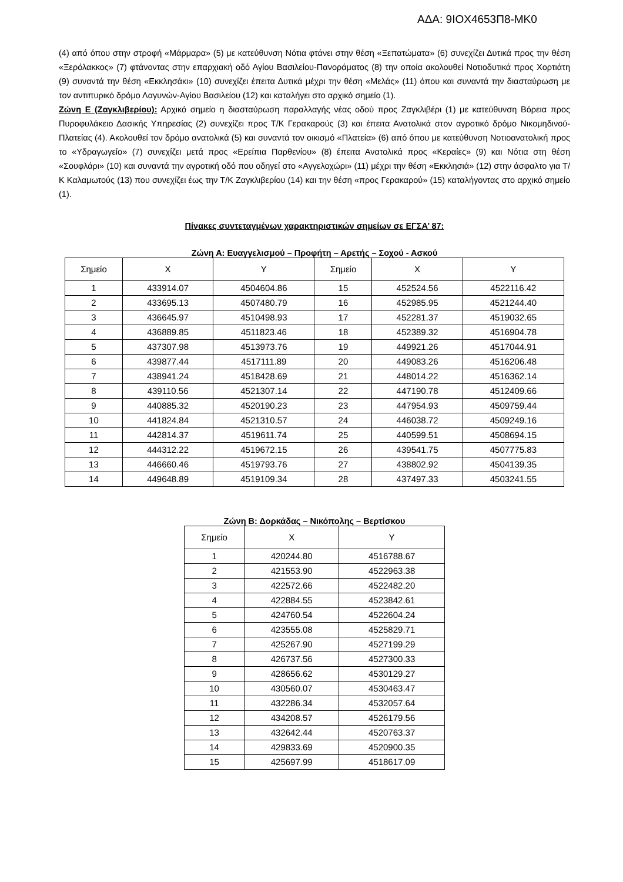ΑΔΑ: 9ΙΟΧ4653Π8-ΜΚ0
(4) από όπου στην στροφή «Μάρμαρα» (5) με κατεύθυνση Νότια φτάνει στην θέση «Ξεπατώματα» (6) συνεχίζει Δυτικά προς την θέση «Ξερόλακκος» (7) φτάνοντας στην επαρχιακή οδό Αγίου Βασιλείου-Πανοράματος (8) την οποία ακολουθεί Νοτιοδυτικά προς Χορτιάτη (9) συναντά την θέση «Εκκλησάκι» (10) συνεχίζει έπειτα Δυτικά μέχρι την θέση «Μελάς» (11) όπου και συναντά την διασταύρωση με τον αντιπυρικό δρόμο Λαγυνών-Αγίου Βασιλείου (12) και καταλήγει στο αρχικό σημείο (1).
Ζώνη Ε (Ζαγκλιβερίου): Αρχικό σημείο η διασταύρωση παραλλαγής νέας οδού προς Ζαγκλιβέρι (1) με κατεύθυνση Βόρεια προς Πυροφυλάκειο Δασικής Υπηρεσίας (2) συνεχίζει προς Τ/Κ Γερακαρούς (3) και έπειτα Ανατολικά στον αγροτικό δρόμο Νικομηδινού-Πλατείας (4). Ακολουθεί τον δρόμο ανατολικά (5) και συναντά τον οικισμό «Πλατεία» (6) από όπου με κατεύθυνση Νοτιοανατολική προς το «Υδραγωγείο» (7) συνεχίζει μετά προς «Ερείπια Παρθενίου» (8) έπειτα Ανατολικά προς «Κεραίες» (9) και Νότια στη θέση «Σουφλάρι» (10) και συναντά την αγροτική οδό που οδηγεί στο «Αγγελοχώρι» (11) μέχρι την θέση «Εκκλησιά» (12) στην άσφαλτο για Τ/Κ Καλαμωτούς (13) που συνεχίζει έως την Τ/Κ Ζαγκλιβερίου (14) και την θέση «προς Γερακαρού» (15) καταλήγοντας στο αρχικό σημείο (1).
Πίνακες συντεταγμένων χαρακτηριστικών σημείων σε ΕΓΣΑ’ 87:
Ζώνη Α: Ευαγγελισμού – Προφήτη – Αρετής – Σοχού - Ασκού
| Σημείο | Χ | Υ | Σημείο | Χ | Υ |
| --- | --- | --- | --- | --- | --- |
| 1 | 433914.07 | 4504604.86 | 15 | 452524.56 | 4522116.42 |
| 2 | 433695.13 | 4507480.79 | 16 | 452985.95 | 4521244.40 |
| 3 | 436645.97 | 4510498.93 | 17 | 452281.37 | 4519032.65 |
| 4 | 436889.85 | 4511823.46 | 18 | 452389.32 | 4516904.78 |
| 5 | 437307.98 | 4513973.76 | 19 | 449921.26 | 4517044.91 |
| 6 | 439877.44 | 4517111.89 | 20 | 449083.26 | 4516206.48 |
| 7 | 438941.24 | 4518428.69 | 21 | 448014.22 | 4516362.14 |
| 8 | 439110.56 | 4521307.14 | 22 | 447190.78 | 4512409.66 |
| 9 | 440885.32 | 4520190.23 | 23 | 447954.93 | 4509759.44 |
| 10 | 441824.84 | 4521310.57 | 24 | 446038.72 | 4509249.16 |
| 11 | 442814.37 | 4519611.74 | 25 | 440599.51 | 4508694.15 |
| 12 | 444312.22 | 4519672.15 | 26 | 439541.75 | 4507775.83 |
| 13 | 446660.46 | 4519793.76 | 27 | 438802.92 | 4504139.35 |
| 14 | 449648.89 | 4519109.34 | 28 | 437497.33 | 4503241.55 |
Ζώνη Β: Δορκάδας – Νικόπολης – Βερτίσκου
| Σημείο | Χ | Υ |
| --- | --- | --- |
| 1 | 420244.80 | 4516788.67 |
| 2 | 421553.90 | 4522963.38 |
| 3 | 422572.66 | 4522482.20 |
| 4 | 422884.55 | 4523842.61 |
| 5 | 424760.54 | 4522604.24 |
| 6 | 423555.08 | 4525829.71 |
| 7 | 425267.90 | 4527199.29 |
| 8 | 426737.56 | 4527300.33 |
| 9 | 428656.62 | 4530129.27 |
| 10 | 430560.07 | 4530463.47 |
| 11 | 432286.34 | 4532057.64 |
| 12 | 434208.57 | 4526179.56 |
| 13 | 432642.44 | 4520763.37 |
| 14 | 429833.69 | 4520900.35 |
| 15 | 425697.99 | 4518617.09 |